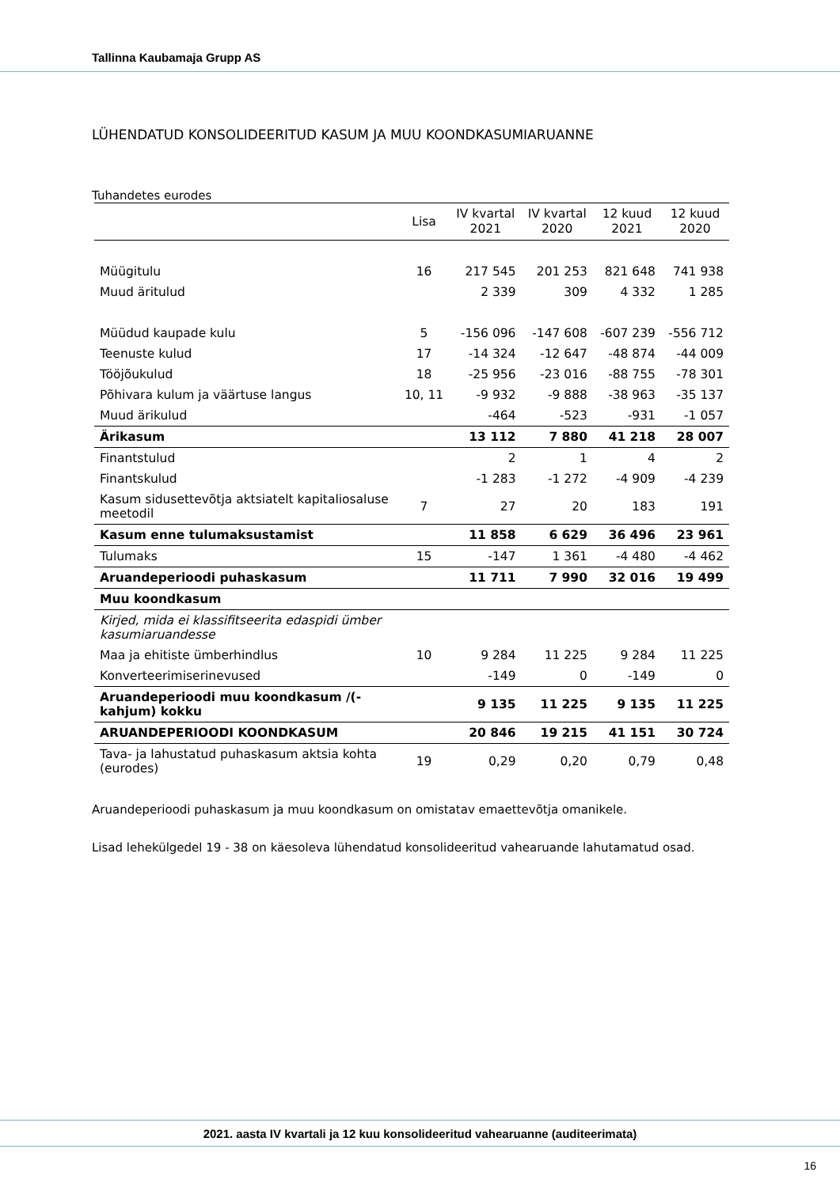Tallinna Kaubamaja Grupp AS
LÜHENDATUD KONSOLIDEERITUD KASUM JA MUU KOONDKASUMIARUANNE
Tuhandetes eurodes
| | Lisa | IV kvartal 2021 | IV kvartal 2020 | 12 kuud 2021 | 12 kuud 2020 |
| --- | --- | --- | --- | --- | --- |
| Müügitulu | 16 | 217 545 | 201 253 | 821 648 | 741 938 |
| Muud äritulud | | 2 339 | 309 | 4 332 | 1 285 |
| Müüdud kaupade kulu | 5 | -156 096 | -147 608 | -607 239 | -556 712 |
| Teenuste kulud | 17 | -14 324 | -12 647 | -48 874 | -44 009 |
| Tööjõukulud | 18 | -25 956 | -23 016 | -88 755 | -78 301 |
| Põhivara kulum ja väärtuse langus | 10, 11 | -9 932 | -9 888 | -38 963 | -35 137 |
| Muud ärikulud | | -464 | -523 | -931 | -1 057 |
| Ärikasum | | 13 112 | 7 880 | 41 218 | 28 007 |
| Finantstulud | | 2 | 1 | 4 | 2 |
| Finantskulud | | -1 283 | -1 272 | -4 909 | -4 239 |
| Kasum sidusettevõtja aktsiatelt kapitaliosaluse meetodil | 7 | 27 | 20 | 183 | 191 |
| Kasum enne tulumaksustamist | | 11 858 | 6 629 | 36 496 | 23 961 |
| Tulumaks | 15 | -147 | 1 361 | -4 480 | -4 462 |
| Aruandeperioodi puhaskasum | | 11 711 | 7 990 | 32 016 | 19 499 |
| Muu koondkasum | | | | | |
| Kirjed, mida ei klassifitseerita edaspidi ümber kasumiaruandesse | | | | | |
| Maa ja ehitiste ümberhindlus | 10 | 9 284 | 11 225 | 9 284 | 11 225 |
| Konverteerimiserinevused | | -149 | 0 | -149 | 0 |
| Aruandeperioodi muu koondkasum /(-kahjum) kokku | | 9 135 | 11 225 | 9 135 | 11 225 |
| ARUANDEPERIOODI KOONDKASUM | | 20 846 | 19 215 | 41 151 | 30 724 |
| Tava- ja lahustatud puhaskasum aktsia kohta (eurodes) | 19 | 0,29 | 0,20 | 0,79 | 0,48 |
Aruandeperioodi puhaskasum ja muu koondkasum on omistatav emaettevõtja omanikele.
Lisad lehekülgedel 19 - 38 on käesoleva lühendatud konsolideeritud vahearuande lahutamatud osad.
2021. aasta IV kvartali ja 12 kuu konsolideeritud vahearuanne (auditeerimata)
16